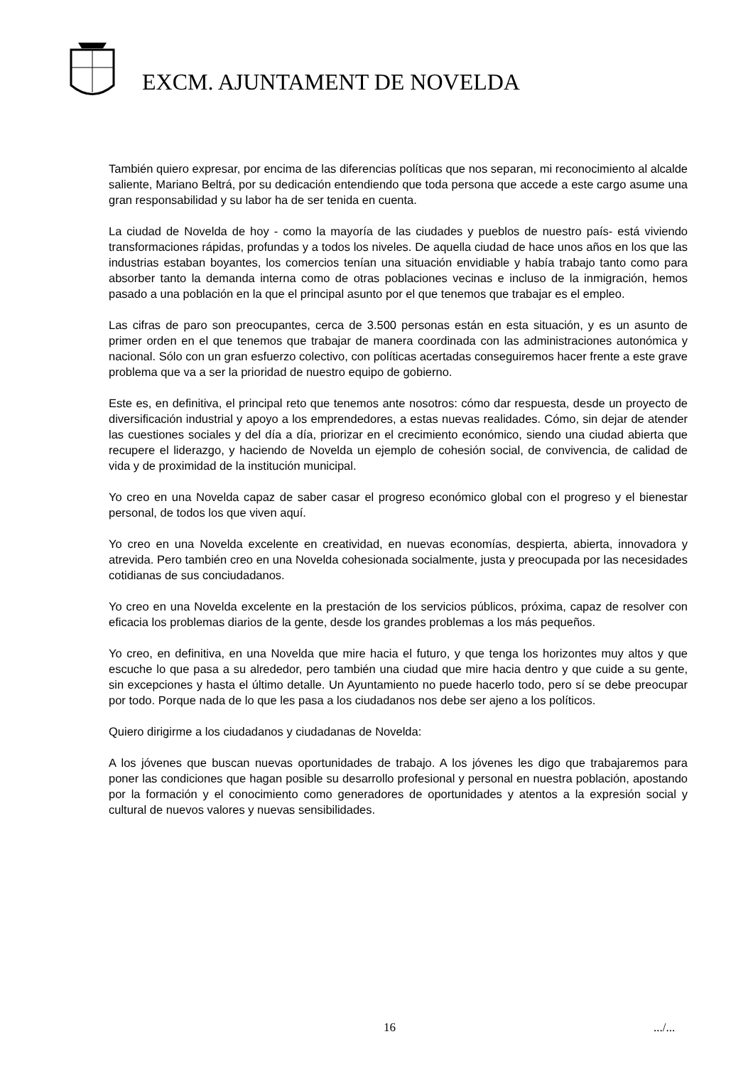EXCM. AJUNTAMENT DE NOVELDA
También quiero expresar, por encima de las diferencias políticas que nos separan, mi reconocimiento al alcalde saliente, Mariano Beltrá, por su dedicación entendiendo que toda persona que accede a este cargo asume una gran responsabilidad y su labor ha de ser tenida en cuenta.
La ciudad de Novelda de hoy - como la mayoría de las ciudades y pueblos de nuestro país- está viviendo transformaciones rápidas, profundas y a todos los niveles. De aquella ciudad de hace unos años en los que las industrias estaban boyantes, los comercios tenían una situación envidiable y había trabajo tanto como para absorber tanto la demanda interna como de otras poblaciones vecinas e incluso de la inmigración, hemos pasado a una población en la que el principal asunto por el que tenemos que trabajar es el empleo.
Las cifras de paro son preocupantes, cerca de 3.500 personas están en esta situación, y es un asunto de primer orden en el que tenemos que trabajar de manera coordinada con las administraciones autonómica y nacional. Sólo con un gran esfuerzo colectivo, con políticas acertadas conseguiremos hacer frente a este grave problema que va a ser la prioridad de nuestro equipo de gobierno.
Este es, en definitiva, el principal reto que tenemos ante nosotros: cómo dar respuesta, desde un proyecto de diversificación industrial y apoyo a los emprendedores, a estas nuevas realidades. Cómo, sin dejar de atender las cuestiones sociales y del día a día, priorizar en el crecimiento económico, siendo una ciudad abierta que recupere el liderazgo, y haciendo de Novelda un ejemplo de cohesión social, de convivencia, de calidad de vida y de proximidad de la institución municipal.
Yo creo en una Novelda capaz de saber casar el progreso económico global con el progreso y el bienestar personal, de todos los que viven aquí.
Yo creo en una Novelda excelente en creatividad, en nuevas economías, despierta, abierta, innovadora y atrevida. Pero también creo en una Novelda cohesionada socialmente, justa y preocupada por las necesidades cotidianas de sus conciudadanos.
Yo creo en una Novelda excelente en la prestación de los servicios públicos, próxima, capaz de resolver con eficacia los problemas diarios de la gente, desde los grandes problemas a los más pequeños.
Yo creo, en definitiva, en una Novelda que mire hacia el futuro, y que tenga los horizontes muy altos y que escuche lo que pasa a su alrededor, pero también una ciudad que mire hacia dentro y que cuide a su gente, sin excepciones y hasta el último detalle. Un Ayuntamiento no puede hacerlo todo, pero sí se debe preocupar por todo. Porque nada de lo que les pasa a los ciudadanos nos debe ser ajeno a los políticos.
Quiero dirigirme a los ciudadanos y ciudadanas de Novelda:
A los jóvenes que buscan nuevas oportunidades de trabajo. A los jóvenes les digo que trabajaremos para poner las condiciones que hagan posible su desarrollo profesional y personal en nuestra población, apostando por la formación y el conocimiento como generadores de oportunidades y atentos a la expresión social y cultural de nuevos valores y nuevas sensibilidades.
16 .../...